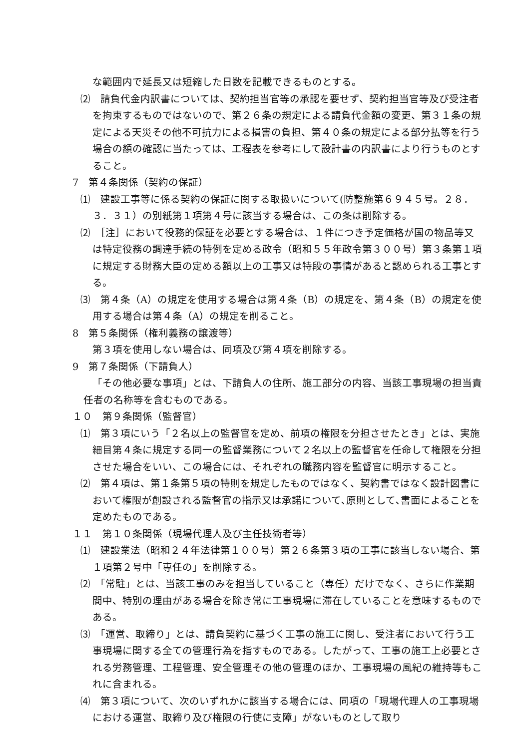な範囲内で延長又は短縮した日数を記載できるものとする。
⑵　請負代金内訳書については、契約担当官等の承認を要せず、契約担当官等及び受注者を拘束するものではないので、第２６条の規定による請負代金額の変更、第３１条の規定による天災その他不可抗力による損害の負担、第４０条の規定による部分払等を行う場合の額の確認に当たっては、工程表を参考にして設計書の内訳書により行うものとすること。
7　第４条関係（契約の保証）
⑴　建設工事等に係る契約の保証に関する取扱いについて(防整施第６９４５号。２８．３．３１）の別紙第１項第４号に該当する場合は、この条は削除する。
⑵　［注］において役務的保証を必要とする場合は、１件につき予定価格が国の物品等又は特定役務の調達手続の特例を定める政令（昭和５５年政令第３００号）第３条第１項に規定する財務大臣の定める額以上の工事又は特段の事情があると認められる工事とする。
⑶　第４条（A）の規定を使用する場合は第４条（B）の規定を、第４条（B）の規定を使用する場合は第４条（A）の規定を削ること。
8　第５条関係（権利義務の譲渡等）
第３項を使用しない場合は、同項及び第４項を削除する。
9　第７条関係（下請負人）
「その他必要な事項」とは、下請負人の住所、施工部分の内容、当該工事現場の担当責任者の名称等を含むものである。
１０　第９条関係（監督官）
⑴　第３項にいう「２名以上の監督官を定め、前項の権限を分担させたとき」とは、実施細目第４条に規定する同一の監督業務について２名以上の監督官を任命して権限を分担させた場合をいい、この場合には、それぞれの職務内容を監督官に明示すること。
⑵　第４項は、第１条第５項の特則を規定したものではなく、契約書ではなく設計図書において権限が創設される監督官の指示又は承諾について､原則として､書面によることを定めたものである。
１１　第１０条関係（現場代理人及び主任技術者等）
⑴　建設業法（昭和２４年法律第１００号）第２６条第３項の工事に該当しない場合、第１項第２号中「専任の」を削除する。
⑵　「常駐」とは、当該工事のみを担当していること（専任）だけでなく、さらに作業期間中、特別の理由がある場合を除き常に工事現場に滞在していることを意味するものである。
⑶　「運営、取締り」とは、請負契約に基づく工事の施工に関し、受注者において行う工事現場に関する全ての管理行為を指すものである。したがって、工事の施工上必要とされる労務管理、工程管理、安全管理その他の管理のほか、工事現場の風紀の維持等もこれに含まれる。
⑷　第３項について、次のいずれかに該当する場合には、同項の「現場代理人の工事現場における運営、取締り及び権限の行使に支障」がないものとして取り